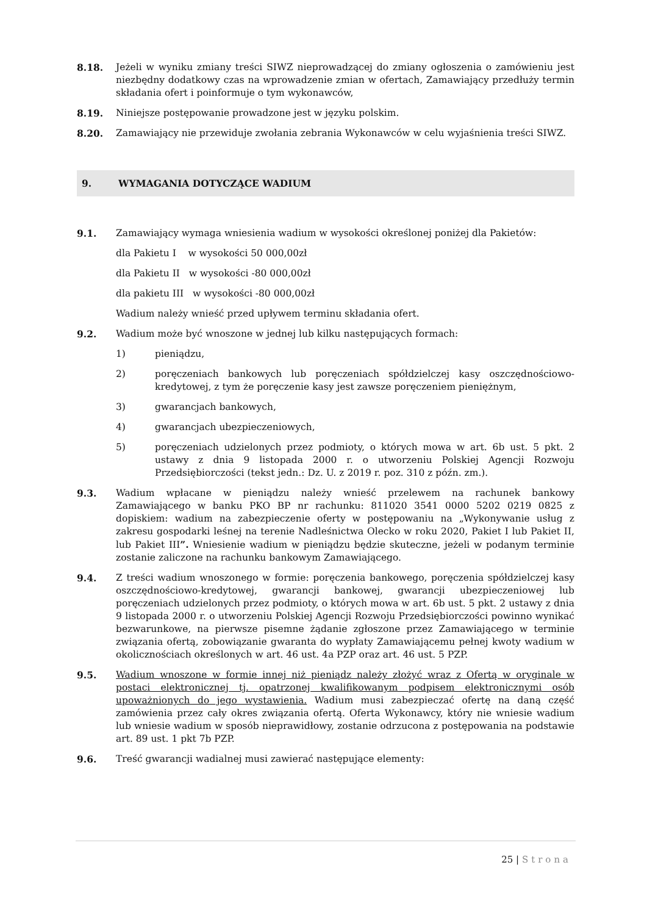8.18. Jeżeli w wyniku zmiany treści SIWZ nieprowadzącej do zmiany ogłoszenia o zamówieniu jest niezbędny dodatkowy czas na wprowadzenie zmian w ofertach, Zamawiający przedłuży termin składania ofert i poinformuje o tym wykonawców,
8.19. Niniejsze postępowanie prowadzone jest w języku polskim.
8.20. Zamawiający nie przewiduje zwołania zebrania Wykonawców w celu wyjaśnienia treści SIWZ.
9. WYMAGANIA DOTYCZĄCE WADIUM
9.1. Zamawiający wymaga wniesienia wadium w wysokości określonej poniżej dla Pakietów:
dla Pakietu I w wysokości 50 000,00zł
dla Pakietu II w wysokości -80 000,00zł
dla pakietu III w wysokości -80 000,00zł
Wadium należy wnieść przed upływem terminu składania ofert.
9.2. Wadium może być wnoszone w jednej lub kilku następujących formach:
1) pieniądzu,
2) poręczeniach bankowych lub poręczeniach spółdzielczej kasy oszczędnościowo-kredytowej, z tym że poręczenie kasy jest zawsze poręczeniem pieniężnym,
3) gwarancjach bankowych,
4) gwarancjach ubezpieczeniowych,
5) poręczeniach udzielonych przez podmioty, o których mowa w art. 6b ust. 5 pkt. 2 ustawy z dnia 9 listopada 2000 r. o utworzeniu Polskiej Agencji Rozwoju Przedsiębiorczości (tekst jedn.: Dz. U. z 2019 r. poz. 310 z późn. zm.).
9.3. Wadium wpłacane w pieniądzu należy wnieść przelewem na rachunek bankowy Zamawiającego w banku PKO BP nr rachunku: 811020 3541 0000 5202 0219 0825 z dopiskiem: wadium na zabezpieczenie oferty w postępowaniu na „Wykonywanie usług z zakresu gospodarki leśnej na terenie Nadleśnictwa Olecko w roku 2020, Pakiet I lub Pakiet II, lub Pakiet III”. Wniesienie wadium w pieniądzu będzie skuteczne, jeżeli w podanym terminie zostanie zaliczone na rachunku bankowym Zamawiającego.
9.4. Z treści wadium wnoszonego w formie: poręczenia bankowego, poręczenia spółdzielczej kasy oszczędnościowo-kredytowej, gwarancji bankowej, gwarancji ubezpieczeniowej lub poręczeniach udzielonych przez podmioty, o których mowa w art. 6b ust. 5 pkt. 2 ustawy z dnia 9 listopada 2000 r. o utworzeniu Polskiej Agencji Rozwoju Przedsiębiorczości powinno wynikać bezwarunkowe, na pierwsze pisemne żądanie zgłoszone przez Zamawiającego w terminie związania ofertą, zobowiązanie gwaranta do wypłaty Zamawiającemu pełnej kwoty wadium w okolicznościach określonych w art. 46 ust. 4a PZP oraz art. 46 ust. 5 PZP.
9.5. Wadium wnoszone w formie innej niż pieniądz należy złożyć wraz z Ofertą w oryginale w postaci elektronicznej tj. opatrzonej kwalifikowanym podpisem elektronicznymi osób upoważnionych do jego wystawienia. Wadium musi zabezpieczać ofertę na daną część zamówienia przez cały okres związania ofertą. Oferta Wykonawcy, który nie wniesie wadium lub wniesie wadium w sposób nieprawidłowy, zostanie odrzucona z postępowania na podstawie art. 89 ust. 1 pkt 7b PZP.
9.6. Treść gwarancji wadialnej musi zawierać następujące elementy:
25 | Strona